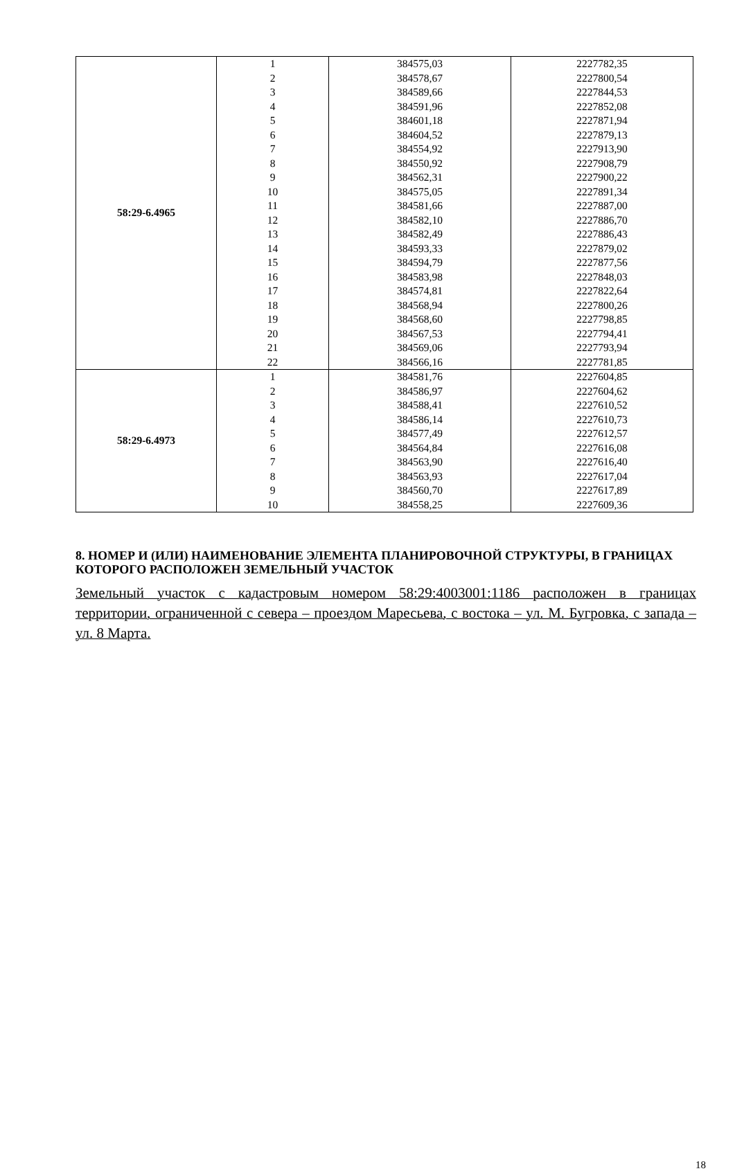| 58:29-6.4965 | 1 | 384575,03 | 2227782,35 |
| | 2 | 384578,67 | 2227800,54 |
| | 3 | 384589,66 | 2227844,53 |
| | 4 | 384591,96 | 2227852,08 |
| | 5 | 384601,18 | 2227871,94 |
| | 6 | 384604,52 | 2227879,13 |
| | 7 | 384554,92 | 2227913,90 |
| | 8 | 384550,92 | 2227908,79 |
| | 9 | 384562,31 | 2227900,22 |
| | 10 | 384575,05 | 2227891,34 |
| | 11 | 384581,66 | 2227887,00 |
| | 12 | 384582,10 | 2227886,70 |
| | 13 | 384582,49 | 2227886,43 |
| | 14 | 384593,33 | 2227879,02 |
| | 15 | 384594,79 | 2227877,56 |
| | 16 | 384583,98 | 2227848,03 |
| | 17 | 384574,81 | 2227822,64 |
| | 18 | 384568,94 | 2227800,26 |
| | 19 | 384568,60 | 2227798,85 |
| | 20 | 384567,53 | 2227794,41 |
| | 21 | 384569,06 | 2227793,94 |
| | 22 | 384566,16 | 2227781,85 |
| 58:29-6.4973 | 1 | 384581,76 | 2227604,85 |
| | 2 | 384586,97 | 2227604,62 |
| | 3 | 384588,41 | 2227610,52 |
| | 4 | 384586,14 | 2227610,73 |
| | 5 | 384577,49 | 2227612,57 |
| | 6 | 384564,84 | 2227616,08 |
| | 7 | 384563,90 | 2227616,40 |
| | 8 | 384563,93 | 2227617,04 |
| | 9 | 384560,70 | 2227617,89 |
| | 10 | 384558,25 | 2227609,36 |
8. НОМЕР И (ИЛИ) НАИМЕНОВАНИЕ ЭЛЕМЕНТА ПЛАНИРОВОЧНОЙ СТРУКТУРЫ, В ГРАНИЦАХ КОТОРОГО РАСПОЛОЖЕН ЗЕМЕЛЬНЫЙ УЧАСТОК
Земельный участок с кадастровым номером 58:29:4003001:1186 расположен в границах территории, ограниченной с севера – проездом Маресьева, с востока – ул. М. Бугровка, с запада – ул. 8 Марта.
18